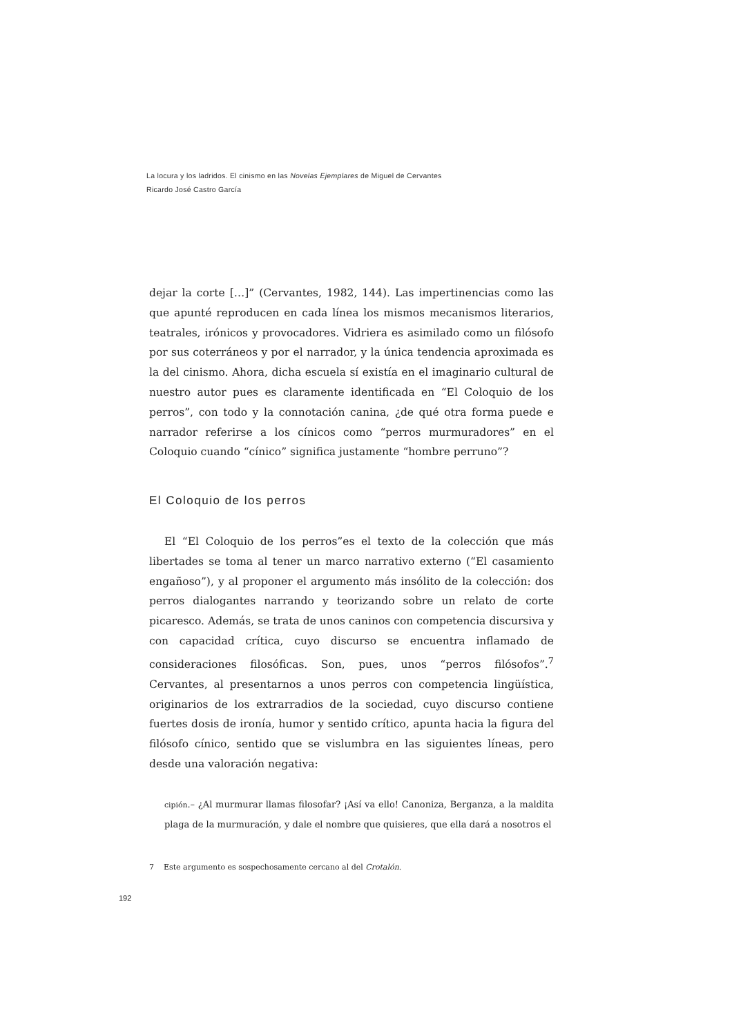La locura y los ladridos. El cinismo en las Novelas Ejemplares de Miguel de Cervantes
Ricardo José Castro García
dejar la corte […]” (Cervantes, 1982, 144). Las impertinencias como las que apunté reproducen en cada línea los mismos mecanismos literarios, teatrales, irónicos y provocadores. Vidriera es asimilado como un filósofo por sus coterráneos y por el narrador, y la única tendencia aproximada es la del cinismo. Ahora, dicha escuela sí existía en el imaginario cultural de nuestro autor pues es claramente identificada en “El Coloquio de los perros”, con todo y la connotación canina, ¿de qué otra forma puede e narrador referirse a los cínicos como “perros murmuradores” en el Coloquio cuando “cínico” significa justamente “hombre perruno”?
El Coloquio de los perros
El “El Coloquio de los perros”es el texto de la colección que más libertades se toma al tener un marco narrativo externo (“El casamiento engañoso”), y al proponer el argumento más insólito de la colección: dos perros dialogantes narrando y teorizando sobre un relato de corte picaresco. Además, se trata de unos caninos con competencia discursiva y con capacidad crítica, cuyo discurso se encuentra inflamado de consideraciones filosóficas. Son, pues, unos “perros filósofos”.<sup>7</sup> Cervantes, al presentarnos a unos perros con competencia lingüística, originarios de los extrarradios de la sociedad, cuyo discurso contiene fuertes dosis de ironía, humor y sentido crítico, apunta hacia la figura del filósofo cínico, sentido que se vislumbra en las siguientes líneas, pero desde una valoración negativa:
cipión.– ¿Al murmurar llamas filosofar? ¡Así va ello! Canoniza, Berganza, a la maldita plaga de la murmuración, y dale el nombre que quisieres, que ella dará a nosotros el
7 Este argumento es sospechosamente cercano al del Crotalón.
192